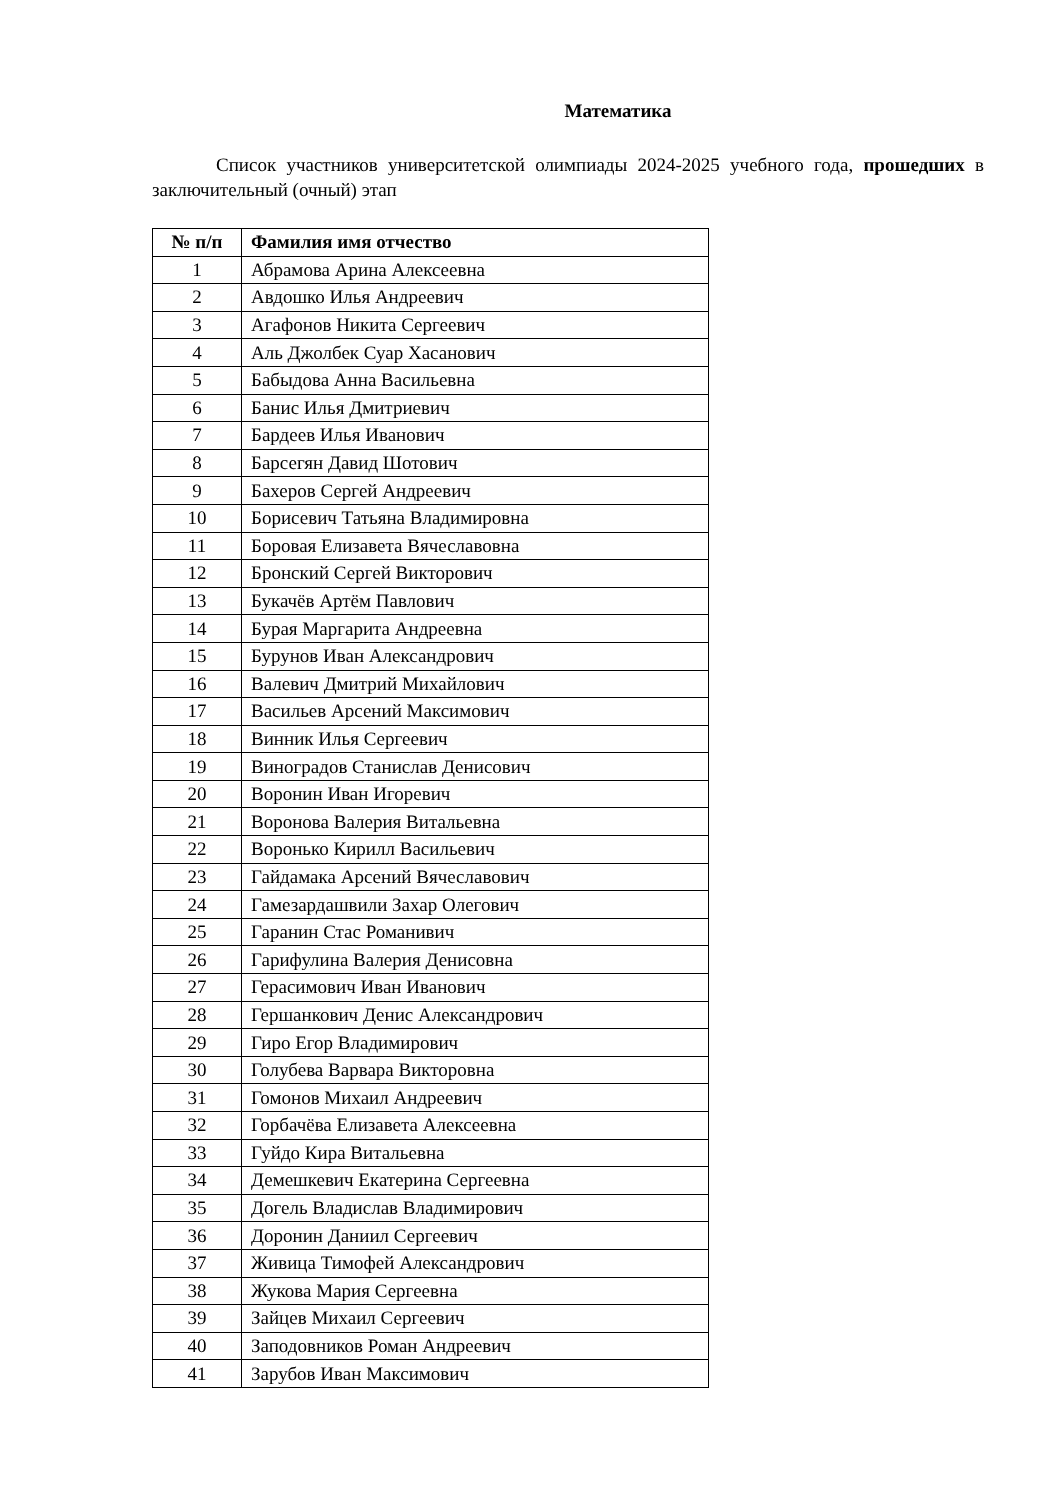Математика
Список участников университетской олимпиады 2024-2025 учебного года, прошедших в заключительный (очный) этап
| № п/п | Фамилия имя отчество |
| --- | --- |
| 1 | Абрамова Арина Алексеевна |
| 2 | Авдошко Илья Андреевич |
| 3 | Агафонов Никита Сергеевич |
| 4 | Аль Джолбек Суар Хасанович |
| 5 | Бабыдова Анна Васильевна |
| 6 | Банис Илья Дмитриевич |
| 7 | Бардеев Илья Иванович |
| 8 | Барсегян Давид Шотович |
| 9 | Бахеров Сергей Андреевич |
| 10 | Борисевич Татьяна Владимировна |
| 11 | Боровая Елизавета Вячеславовна |
| 12 | Бронский Сергей Викторович |
| 13 | Букачёв Артём Павлович |
| 14 | Бурая Маргарита Андреевна |
| 15 | Бурунов Иван Александрович |
| 16 | Валевич Дмитрий Михайлович |
| 17 | Васильев Арсений Максимович |
| 18 | Винник Илья Сергеевич |
| 19 | Виноградов Станислав Денисович |
| 20 | Воронин Иван Игоревич |
| 21 | Воронова Валерия Витальевна |
| 22 | Воронько Кирилл Васильевич |
| 23 | Гайдамака Арсений Вячеславович |
| 24 | Гамезардашвили Захар Олегович |
| 25 | Гаранин Стас Романивич |
| 26 | Гарифулина Валерия Денисовна |
| 27 | Герасимович Иван Иванович |
| 28 | Гершанкович Денис Александрович |
| 29 | Гиро Егор Владимирович |
| 30 | Голубева Варвара Викторовна |
| 31 | Гомонов Михаил Андреевич |
| 32 | Горбачёва Елизавета Алексеевна |
| 33 | Гуйдо Кира Витальевна |
| 34 | Демешкевич Екатерина Сергеевна |
| 35 | Догель Владислав Владимирович |
| 36 | Доронин Даниил Сергеевич |
| 37 | Живица Тимофей Александрович |
| 38 | Жукова Мария Сергеевна |
| 39 | Зайцев Михаил Сергеевич |
| 40 | Заподовников Роман Андреевич |
| 41 | Зарубов Иван Максимович |